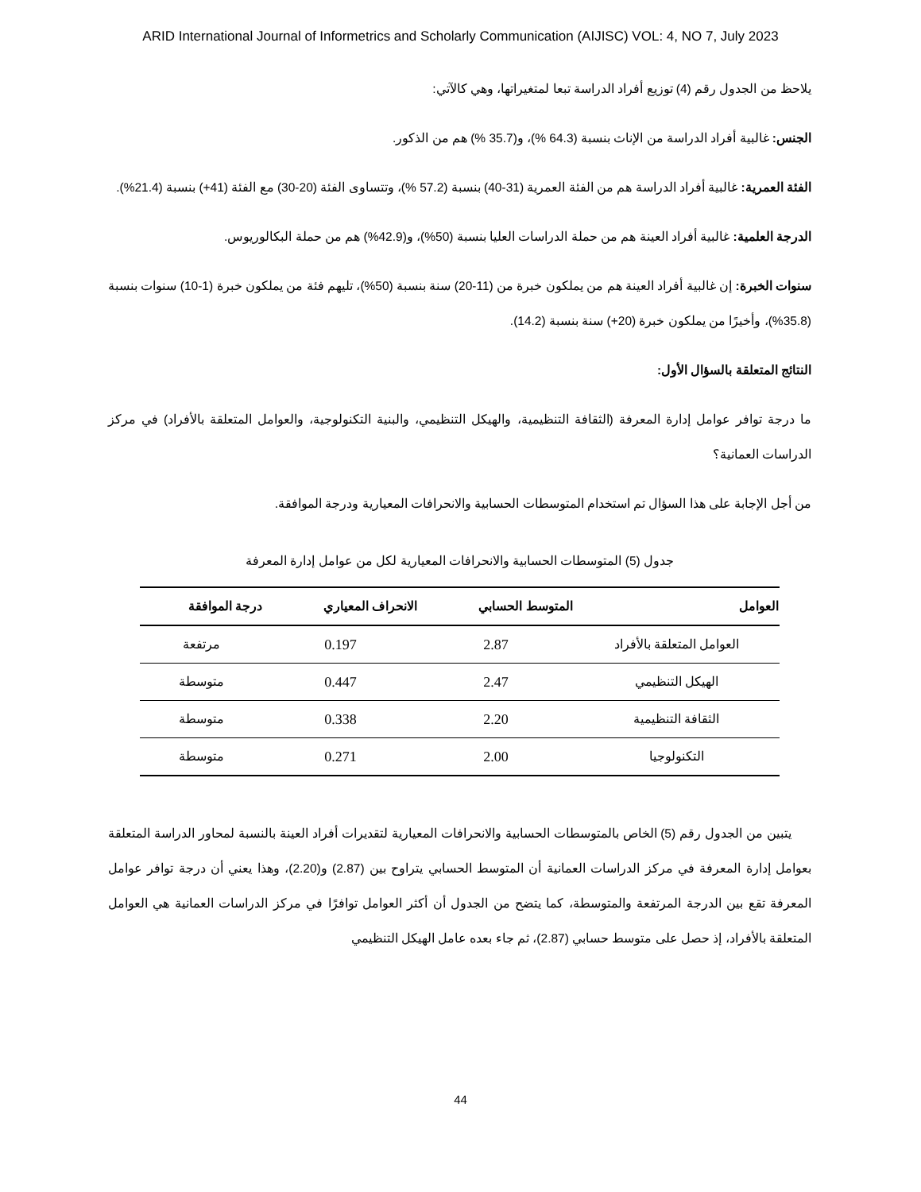ARID International Journal of Informetrics and Scholarly Communication (AIJISC) VOL: 4, NO 7, July 2023
يلاحظ من الجدول رقم (4) توزيع أفراد الدراسة تبعا لمتغيراتها، وهي كالآتي:
الجنس: غالبية أفراد الدراسة من الإناث بنسبة (64.3 %)، و(35.7 %) هم من الذكور.
الفئة العمرية: غالبية أفراد الدراسة هم من الفئة العمرية (31-40) بنسبة (57.2 %)، وتتساوى الفئة (20-30) مع الفئة (41+) بنسبة (21.4%).
الدرجة العلمية: غالبية أفراد العينة هم من حملة الدراسات العليا بنسبة (50%)، و(42.9%) هم من حملة البكالوريوس.
سنوات الخبرة: إن غالبية أفراد العينة هم من يملكون خبرة من (11-20) سنة بنسبة (50%)، تليهم فئة من يملكون خبرة (1-10) سنوات بنسبة (35.8%)، وأخيرًا من يملكون خبرة (20+) سنة بنسبة (14.2).
النتائج المتعلقة بالسؤال الأول:
ما درجة توافر عوامل إدارة المعرفة (الثقافة التنظيمية، والهيكل التنظيمي، والبنية التكنولوجية، والعوامل المتعلقة بالأفراد) في مركز الدراسات العمانية؟
من أجل الإجابة على هذا السؤال تم استخدام المتوسطات الحسابية والانحرافات المعيارية ودرجة الموافقة.
جدول (5) المتوسطات الحسابية والانحرافات المعيارية لكل من عوامل إدارة المعرفة
| العوامل | المتوسط الحسابي | الانحراف المعياري | درجة الموافقة |
| --- | --- | --- | --- |
| العوامل المتعلقة بالأفراد | 2.87 | 0.197 | مرتفعة |
| الهيكل التنظيمي | 2.47 | 0.447 | متوسطة |
| الثقافة التنظيمية | 2.20 | 0.338 | متوسطة |
| التكنولوجيا | 2.00 | 0.271 | متوسطة |
يتبين من الجدول رقم (5) الخاص بالمتوسطات الحسابية والانحرافات المعيارية لتقديرات أفراد العينة بالنسبة لمحاور الدراسة المتعلقة بعوامل إدارة المعرفة في مركز الدراسات العمانية أن المتوسط الحسابي يتراوح بين (2.87) و(2.20)، وهذا يعني أن درجة توافر عوامل المعرفة تقع بين الدرجة المرتفعة والمتوسطة، كما يتضح من الجدول أن أكثر العوامل توافرًا في مركز الدراسات العمانية هي العوامل المتعلقة بالأفراد، إذ حصل على متوسط حسابي (2.87)، ثم جاء بعده عامل الهيكل التنظيمي
44